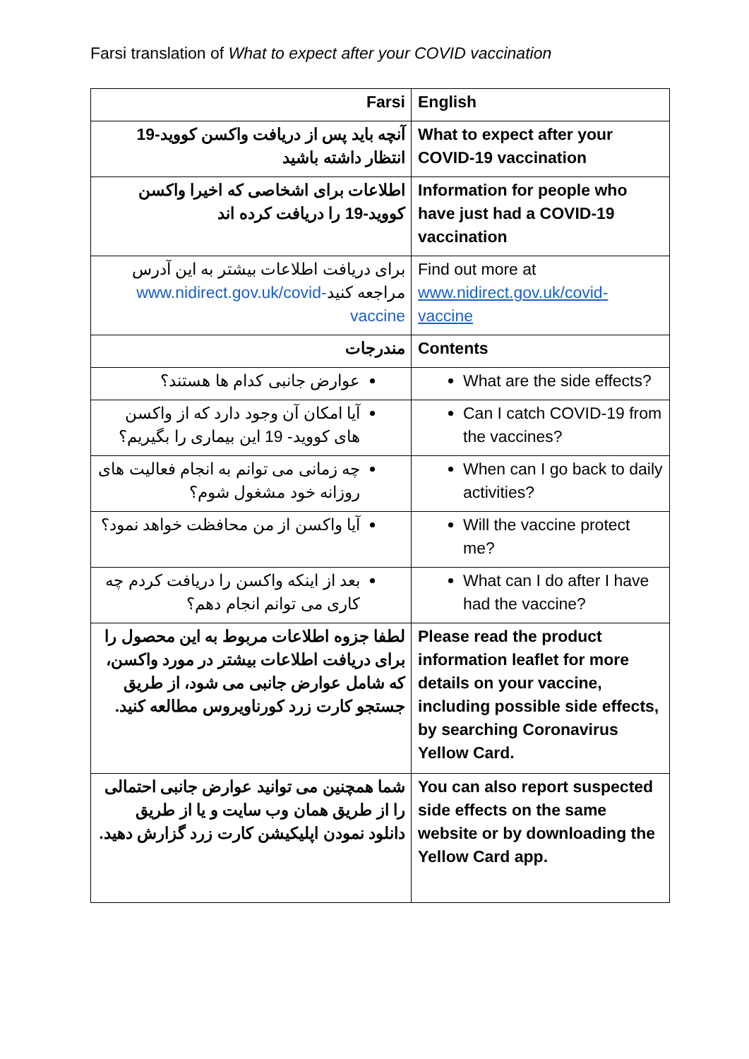Farsi translation of What to expect after your COVID vaccination
| Farsi | English |
| --- | --- |
| آنچه باید پس از دریافت واکسن کووید-19 انتظار داشته باشید | What to expect after your COVID-19 vaccination |
| اطلاعات برای اشخاصی که اخیرا واکسن کووید-19 را دریافت کرده اند | Information for people who have just had a COVID-19 vaccination |
| برای دریافت اطلاعات بیشتر به این آدرس مراجعه کنید www.nidirect.gov.uk/covid-vaccine | Find out more at www.nidirect.gov.uk/covid-vaccine |
| مندرجات | Contents |
| عوارض جانبی کدام ها هستند؟ | What are the side effects? |
| آیا امکان آن وجود دارد که از واکسن های کووید- 19 این بیماری را بگیریم؟ | Can I catch COVID-19 from the vaccines? |
| چه زمانی می توانم به انجام فعالیت های روزانه خود مشغول شوم؟ | When can I go back to daily activities? |
| آیا واکسن از من محافظت خواهد نمود؟ | Will the vaccine protect me? |
| بعد از اینکه واکسن را دریافت کردم چه کاری می توانم انجام دهم؟ | What can I do after I have had the vaccine? |
| لطفا جزوه اطلاعات مربوط به این محصول را برای دریافت اطلاعات بیشتر در مورد واکسن، که شامل عوارض جانبی می شود، از طریق جستجو کارت زرد کورناویروس مطالعه کنید. | Please read the product information leaflet for more details on your vaccine, including possible side effects, by searching Coronavirus Yellow Card. |
| شما همچنین می توانید عوارض جانبی احتمالی را از طریق همان وب سایت و یا از طریق دانلود نمودن اپلیکیشن کارت زرد گزارش دهید. | You can also report suspected side effects on the same website or by downloading the Yellow Card app. |